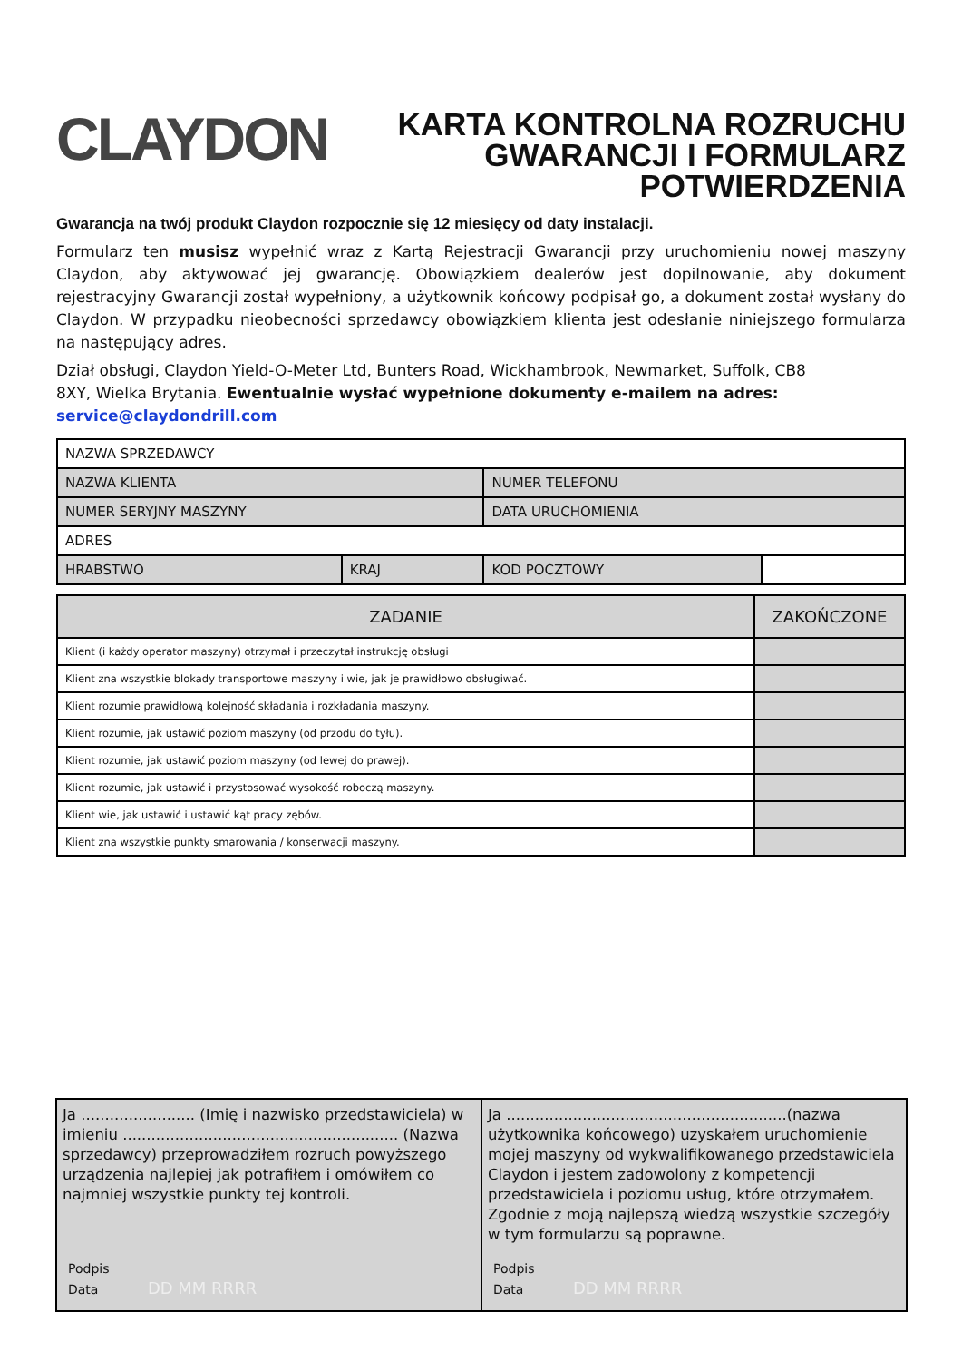CLAYDON
KARTA KONTROLNA ROZRUCHU
GWARANCJI I FORMULARZ
POTWIERDZENIA
Gwarancja na twój produkt Claydon rozpocznie się 12 miesięcy od daty instalacji.
Formularz ten musisz wypełnić wraz z Kartą Rejestracji Gwarancji przy uruchomieniu nowej maszyny Claydon, aby aktywować jej gwarancję. Obowiązkiem dealerów jest dopilnowanie, aby dokument rejestracyjny Gwarancji został wypełniony, a użytkownik końcowy podpisał go, a dokument został wysłany do Claydon. W przypadku nieobecności sprzedawcy obowiązkiem klienta jest odesłanie niniejszego formularza na następujący adres.
Dział obsługi, Claydon Yield-O-Meter Ltd, Bunters Road, Wickhambrook, Newmarket, Suffolk, CB8
8XY, Wielka Brytania. Ewentualnie wysłać wypełnione dokumenty e-mailem na adres:
service@claydondrill.com
| NAZWA SPRZEDAWCY | | | |
| NAZWA KLIENTA | | NUMER TELEFONU | |
| NUMER SERYJNY MASZYNY | | DATA URUCHOMIENIA | |
| ADRES | | | |
| HRABSTWO | KRAJ | KOD POCZTOWY | |
| ZADANIE | ZAKOŃCZONE |
| --- | --- |
| Klient (i każdy operator maszyny) otrzymał i przeczytał instrukcję obsługi | |
| Klient zna wszystkie blokady transportowe maszyny i wie, jak je prawidłowo obsługiwać. | |
| Klient rozumie prawidłową kolejność składania i rozkładania maszyny. | |
| Klient rozumie, jak ustawić poziom maszyny (od przodu do tyłu). | |
| Klient rozumie, jak ustawić poziom maszyny (od lewej do prawej). | |
| Klient rozumie, jak ustawić i przystosować wysokość roboczą maszyny. | |
| Klient wie, jak ustawić i ustawić kąt pracy zębów. | |
| Klient zna wszystkie punkty smarowania / konserwacji maszyny. | |
Ja ........................ (Imię i nazwisko przedstawiciela) w imieniu .......................................................... (Nazwa sprzedawcy) przeprowadziłem rozruch powyższego urządzenia najlepiej jak potrafiłem i omówiłem co najmniej wszystkie punkty tej kontroli.
Podpis
Data DD MM RRRR
Ja ...........................................................(nazwa użytkownika końcowego) uzyskałem uruchomienie mojej maszyny od wykwalifikowanego przedstawiciela Claydon i jestem zadowolony z kompetencji przedstawiciela i poziomu usług, które otrzymałem. Zgodnie z moją najlepszą wiedzą wszystkie szczegóły w tym formularzu są poprawne.
Podpis
Data DD MM RRRR